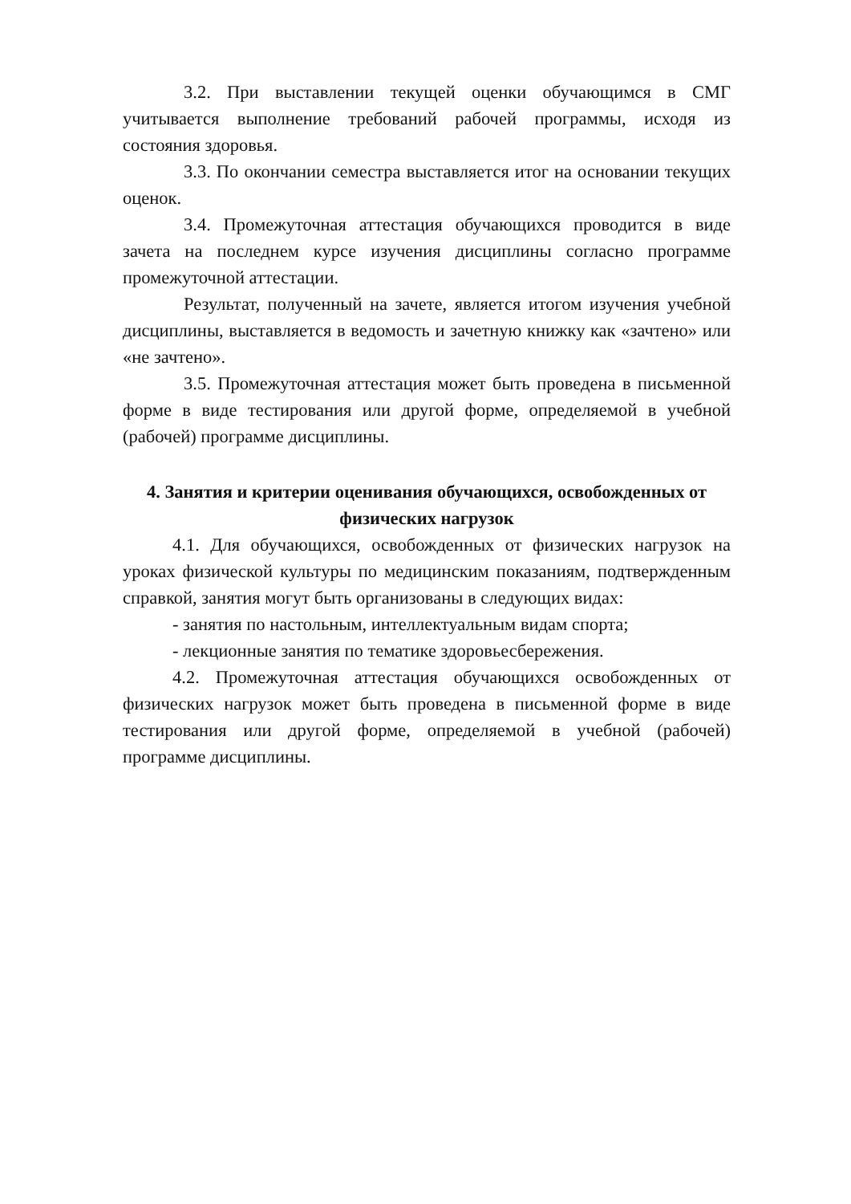3.2. При выставлении текущей оценки обучающимся в СМГ учитывается выполнение требований рабочей программы, исходя из состояния здоровья.
3.3. По окончании семестра выставляется итог на основании текущих оценок.
3.4. Промежуточная аттестация обучающихся проводится в виде зачета на последнем курсе изучения дисциплины согласно программе промежуточной аттестации.
Результат, полученный на зачете, является итогом изучения учебной дисциплины, выставляется в ведомость и зачетную книжку как «зачтено» или «не зачтено».
3.5. Промежуточная аттестация может быть проведена в письменной форме в виде тестирования или другой форме, определяемой в учебной (рабочей) программе дисциплины.
4. Занятия и критерии оценивания обучающихся, освобожденных от физических нагрузок
4.1. Для обучающихся, освобожденных от физических нагрузок на уроках физической культуры по медицинским показаниям, подтвержденным справкой, занятия могут быть организованы в следующих видах:
- занятия по настольным, интеллектуальным видам спорта;
- лекционные занятия по тематике здоровьесбережения.
4.2. Промежуточная аттестация обучающихся освобожденных от физических нагрузок может быть проведена в письменной форме в виде тестирования или другой форме, определяемой в учебной (рабочей) программе дисциплины.